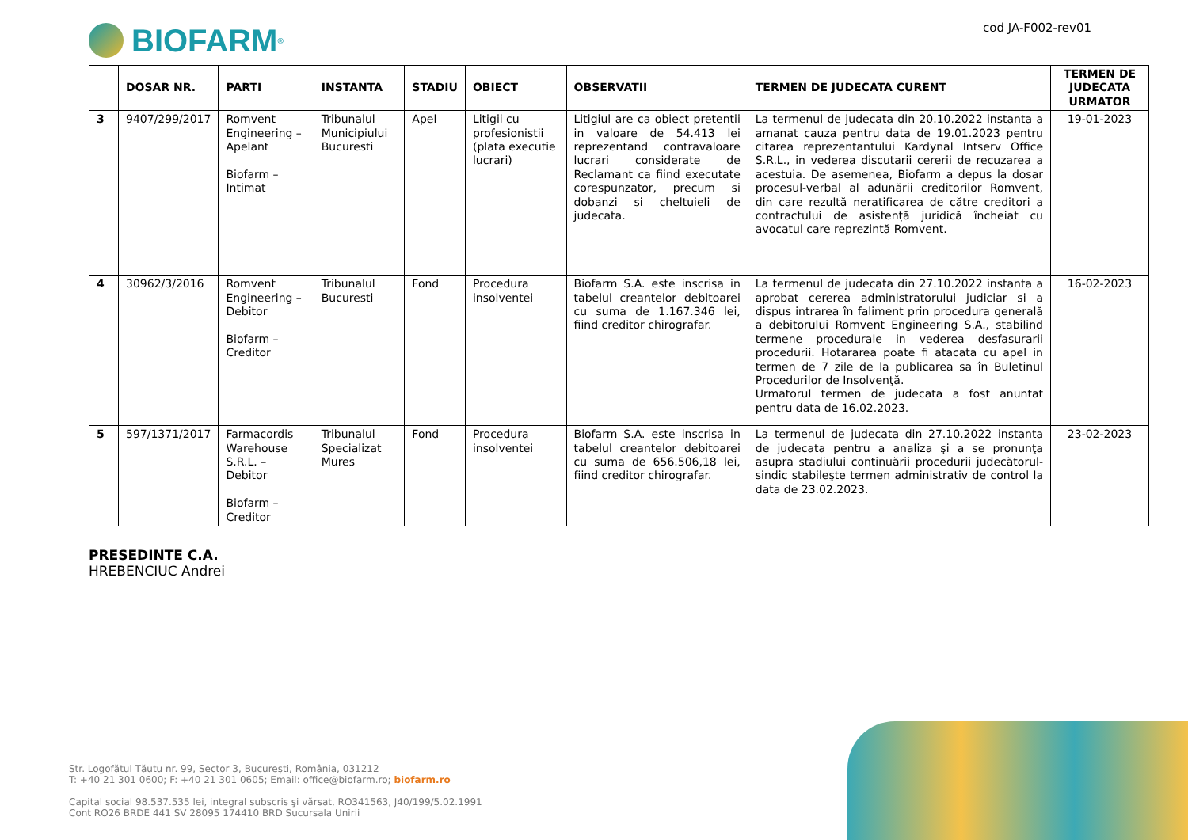BIOFARM<sup>®</sup>
cod JA-F002-rev01
| | DOSAR NR. | PARTI | INSTANTA | STADIU | OBIECT | OBSERVATII | TERMEN DE JUDECATA CURENT | TERMEN DE JUDECATA URMATOR |
| --- | --- | --- | --- | --- | --- | --- | --- | --- |
| 3 | 9407/299/2017 | Romvent Engineering – Apelant Biofarm – Intimat | Tribunalul Municipiului Bucuresti | Apel | Litigii cu profesionistii (plata executie lucrari) | Litigiul are ca obiect pretentii in valoare de 54.413 lei reprezentand contravaloare lucrari considerate de Reclamant ca fiind executate corespunzator, precum si dobanzi si cheltuieli de judecata. | La termenul de judecata din 20.10.2022 instanta a amanat cauza pentru data de 19.01.2023 pentru citarea reprezentantului Kardynal Intserv Office S.R.L., in vederea discutarii cererii de recuzarea a acestuia. De asemenea, Biofarm a depus la dosar procesul-verbal al adunării creditorilor Romvent, din care rezultă neratificarea de către creditori a contractului de asistență juridică încheiat cu avocatul care reprezintă Romvent. | 19-01-2023 |
| 4 | 30962/3/2016 | Romvent Engineering – Debitor Biofarm – Creditor | Tribunalul Bucuresti | Fond | Procedura insolventei | Biofarm S.A. este inscrisa in tabelul creantelor debitoarei cu suma de 1.167.346 lei, fiind creditor chirografar. | La termenul de judecata din 27.10.2022 instanta a aprobat cererea administratorului judiciar si a dispus intrarea în faliment prin procedura generală a debitorului Romvent Engineering S.A., stabilind termene procedurale in vederea desfasurarii procedurii. Hotararea poate fi atacata cu apel in termen de 7 zile de la publicarea sa în Buletinul Procedurilor de Insolvenţă. Urmatorul termen de judecata a fost anuntat pentru data de 16.02.2023. | 16-02-2023 |
| 5 | 597/1371/2017 | Farmacordis Warehouse S.R.L. – Debitor Biofarm – Creditor | Tribunalul Specializat Mures | Fond | Procedura insolventei | Biofarm S.A. este inscrisa in tabelul creantelor debitoarei cu suma de 656.506,18 lei, fiind creditor chirografar. | La termenul de judecata din 27.10.2022 instanta de judecata pentru a analiza şi a se pronunţa asupra stadiului continuării procedurii judecătorul-sindic stabileşte termen administrativ de control la data de 23.02.2023. | 23-02-2023 |
PRESEDINTE C.A.
HREBENCIUC Andrei
Str. Logofătul Tăutu nr. 99, Sector 3, București, România, 031212
T: +40 21 301 0600; F: +40 21 301 0605; Email: office@biofarm.ro; biofarm.ro
Capital social 98.537.535 lei, integral subscris şi vărsat, RO341563, J40/199/5.02.1991
Cont RO26 BRDE 441 SV 28095 174410 BRD Sucursala Unirii